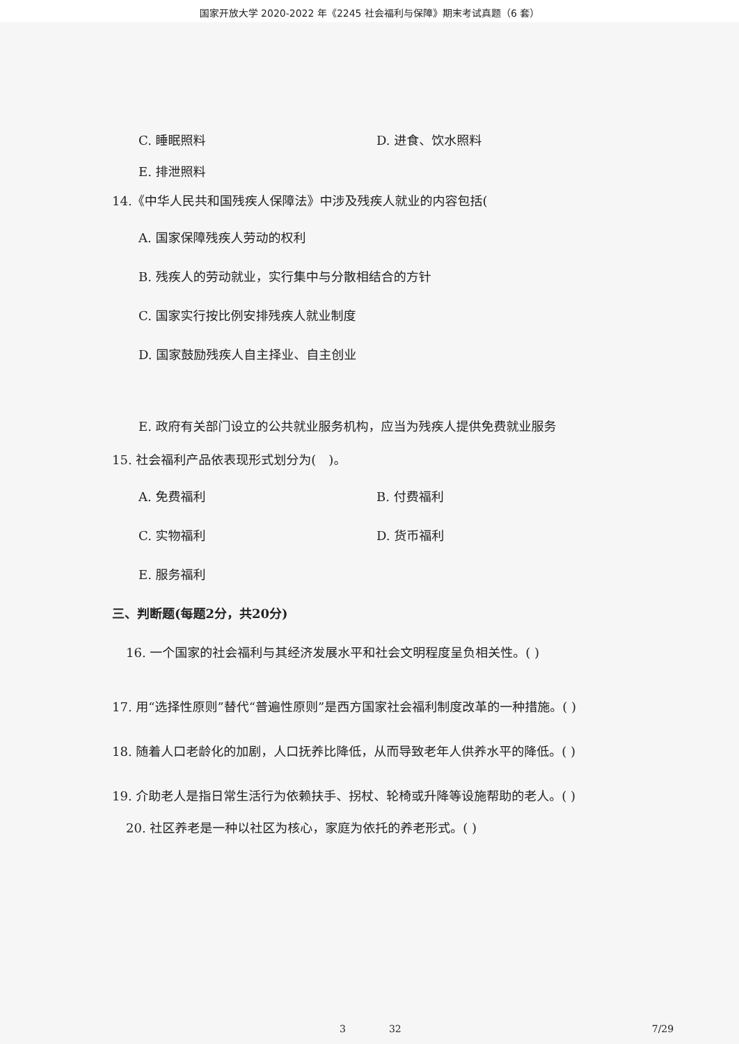国家开放大学 2020-2022 年《2245 社会福利与保障》期末考试真题（6 套）
C. 睡眠照料 D. 进食、饮水照料
E. 排泄照料
14.《中华人民共和国残疾人保障法》中涉及残疾人就业的内容包括(
A. 国家保障残疾人劳动的权利
B. 残疾人的劳动就业，实行集中与分散相结合的方针
C. 国家实行按比例安排残疾人就业制度
D. 国家鼓励残疾人自主择业、自主创业
E. 政府有关部门设立的公共就业服务机构，应当为残疾人提供免费就业服务
15. 社会福利产品依表现形式划分为(　)。
A. 免费福利 B. 付费福利
C. 实物福利 D. 货币福利
E. 服务福利
三、判断题(每题2分，共20分)
16. 一个国家的社会福利与其经济发展水平和社会文明程度呈负相关性。( )
17. 用“选择性原则”替代“普遍性原则”是西方国家社会福利制度改革的一种措施。( )
18. 随着人口老龄化的加剧，人口抚养比降低，从而导致老年人供养水平的降低。( )
19. 介助老人是指日常生活行为依赖扶手、拐杖、轮椅或升降等设施帮助的老人。( )
20. 社区养老是一种以社区为核心，家庭为依托的养老形式。( )
3 32 7/29